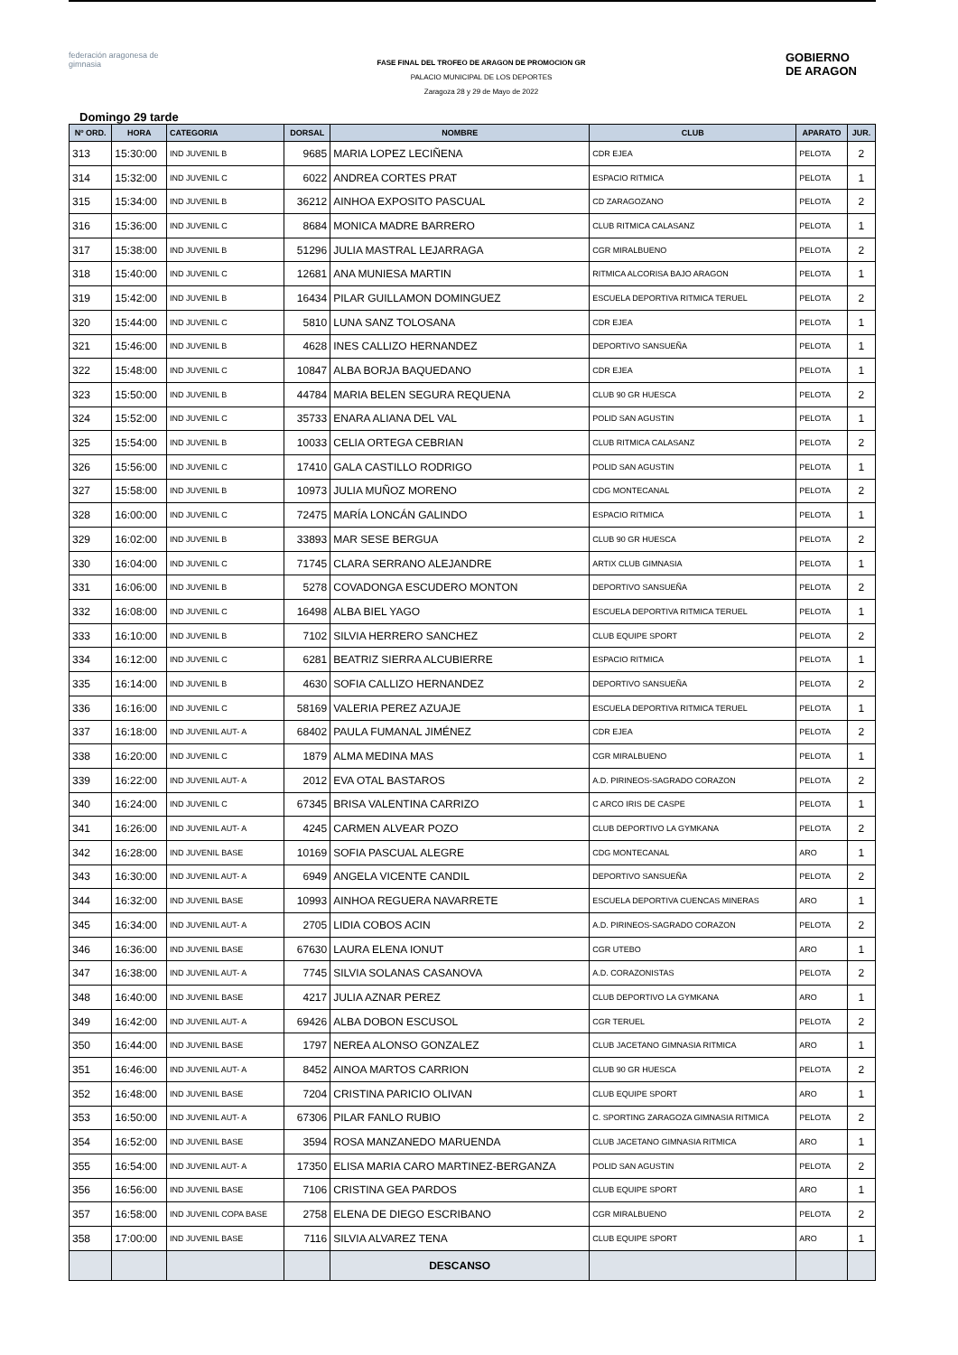federación aragonesa de gimnasia
FASE FINAL DEL TROFEO DE ARAGON DE PROMOCION GR
PALACIO MUNICIPAL DE LOS DEPORTES
Zaragoza 28 y 29 de Mayo de 2022
GOBIERNO
DE ARAGON
Domingo 29 tarde
| Nº ORD. | HORA | CATEGORIA | DORSAL | NOMBRE | CLUB | APARATO | JUR. |
| --- | --- | --- | --- | --- | --- | --- | --- |
| 313 | 15:30:00 | IND JUVENIL B | 9685 | MARIA LOPEZ LECIÑENA | CDR EJEA | PELOTA | 2 |
| 314 | 15:32:00 | IND JUVENIL C | 6022 | ANDREA CORTES PRAT | ESPACIO RITMICA | PELOTA | 1 |
| 315 | 15:34:00 | IND JUVENIL B | 36212 | AINHOA EXPOSITO PASCUAL | CD ZARAGOZANO | PELOTA | 2 |
| 316 | 15:36:00 | IND JUVENIL C | 8684 | MONICA MADRE BARRERO | CLUB RITMICA CALASANZ | PELOTA | 1 |
| 317 | 15:38:00 | IND JUVENIL B | 51296 | JULIA MASTRAL LEJARRAGA | CGR MIRALBUENO | PELOTA | 2 |
| 318 | 15:40:00 | IND JUVENIL C | 12681 | ANA MUNIESA MARTIN | RITMICA ALCORISA BAJO ARAGON | PELOTA | 1 |
| 319 | 15:42:00 | IND JUVENIL B | 16434 | PILAR GUILLAMON DOMINGUEZ | ESCUELA DEPORTIVA RITMICA TERUEL | PELOTA | 2 |
| 320 | 15:44:00 | IND JUVENIL C | 5810 | LUNA SANZ TOLOSANA | CDR EJEA | PELOTA | 1 |
| 321 | 15:46:00 | IND JUVENIL B | 4628 | INES CALLIZO HERNANDEZ | DEPORTIVO SANSUEÑA | PELOTA | 1 |
| 322 | 15:48:00 | IND JUVENIL C | 10847 | ALBA BORJA BAQUEDANO | CDR EJEA | PELOTA | 1 |
| 323 | 15:50:00 | IND JUVENIL B | 44784 | MARIA BELEN SEGURA REQUENA | CLUB 90 GR HUESCA | PELOTA | 2 |
| 324 | 15:52:00 | IND JUVENIL C | 35733 | ENARA ALIANA DEL VAL | POLID SAN AGUSTIN | PELOTA | 1 |
| 325 | 15:54:00 | IND JUVENIL B | 10033 | CELIA ORTEGA CEBRIAN | CLUB RITMICA CALASANZ | PELOTA | 2 |
| 326 | 15:56:00 | IND JUVENIL C | 17410 | GALA CASTILLO RODRIGO | POLID SAN AGUSTIN | PELOTA | 1 |
| 327 | 15:58:00 | IND JUVENIL B | 10973 | JULIA MUÑOZ MORENO | CDG MONTECANAL | PELOTA | 2 |
| 328 | 16:00:00 | IND JUVENIL C | 72475 | MARÍA LONCÁN GALINDO | ESPACIO RITMICA | PELOTA | 1 |
| 329 | 16:02:00 | IND JUVENIL B | 33893 | MAR SESE BERGUA | CLUB 90 GR HUESCA | PELOTA | 2 |
| 330 | 16:04:00 | IND JUVENIL C | 71745 | CLARA SERRANO ALEJANDRE | ARTIX CLUB GIMNASIA | PELOTA | 1 |
| 331 | 16:06:00 | IND JUVENIL B | 5278 | COVADONGA ESCUDERO MONTON | DEPORTIVO SANSUEÑA | PELOTA | 2 |
| 332 | 16:08:00 | IND JUVENIL C | 16498 | ALBA BIEL YAGO | ESCUELA DEPORTIVA RITMICA TERUEL | PELOTA | 1 |
| 333 | 16:10:00 | IND JUVENIL B | 7102 | SILVIA HERRERO SANCHEZ | CLUB EQUIPE SPORT | PELOTA | 2 |
| 334 | 16:12:00 | IND JUVENIL C | 6281 | BEATRIZ SIERRA ALCUBIERRE | ESPACIO RITMICA | PELOTA | 1 |
| 335 | 16:14:00 | IND JUVENIL B | 4630 | SOFIA CALLIZO HERNANDEZ | DEPORTIVO SANSUEÑA | PELOTA | 2 |
| 336 | 16:16:00 | IND JUVENIL C | 58169 | VALERIA PEREZ AZUAJE | ESCUELA DEPORTIVA RITMICA TERUEL | PELOTA | 1 |
| 337 | 16:18:00 | IND JUVENIL AUT- A | 68402 | PAULA FUMANAL JIMÉNEZ | CDR EJEA | PELOTA | 2 |
| 338 | 16:20:00 | IND JUVENIL C | 1879 | ALMA MEDINA MAS | CGR MIRALBUENO | PELOTA | 1 |
| 339 | 16:22:00 | IND JUVENIL AUT- A | 2012 | EVA OTAL BASTAROS | A.D. PIRINEOS-SAGRADO CORAZON | PELOTA | 2 |
| 340 | 16:24:00 | IND JUVENIL C | 67345 | BRISA VALENTINA CARRIZO | C ARCO IRIS DE CASPE | PELOTA | 1 |
| 341 | 16:26:00 | IND JUVENIL AUT- A | 4245 | CARMEN ALVEAR POZO | CLUB DEPORTIVO LA GYMKANA | PELOTA | 2 |
| 342 | 16:28:00 | IND JUVENIL BASE | 10169 | SOFIA PASCUAL ALEGRE | CDG MONTECANAL | ARO | 1 |
| 343 | 16:30:00 | IND JUVENIL AUT- A | 6949 | ANGELA VICENTE CANDIL | DEPORTIVO SANSUEÑA | PELOTA | 2 |
| 344 | 16:32:00 | IND JUVENIL BASE | 10993 | AINHOA REGUERA NAVARRETE | ESCUELA DEPORTIVA CUENCAS MINERAS | ARO | 1 |
| 345 | 16:34:00 | IND JUVENIL AUT- A | 2705 | LIDIA COBOS ACIN | A.D. PIRINEOS-SAGRADO CORAZON | PELOTA | 2 |
| 346 | 16:36:00 | IND JUVENIL BASE | 67630 | LAURA ELENA IONUT | CGR UTEBO | ARO | 1 |
| 347 | 16:38:00 | IND JUVENIL AUT- A | 7745 | SILVIA SOLANAS CASANOVA | A.D. CORAZONISTAS | PELOTA | 2 |
| 348 | 16:40:00 | IND JUVENIL BASE | 4217 | JULIA AZNAR PEREZ | CLUB DEPORTIVO LA GYMKANA | ARO | 1 |
| 349 | 16:42:00 | IND JUVENIL AUT- A | 69426 | ALBA DOBON ESCUSOL | CGR TERUEL | PELOTA | 2 |
| 350 | 16:44:00 | IND JUVENIL BASE | 1797 | NEREA ALONSO GONZALEZ | CLUB JACETANO GIMNASIA RITMICA | ARO | 1 |
| 351 | 16:46:00 | IND JUVENIL AUT- A | 8452 | AINOA MARTOS CARRION | CLUB 90 GR HUESCA | PELOTA | 2 |
| 352 | 16:48:00 | IND JUVENIL BASE | 7204 | CRISTINA PARICIO OLIVAN | CLUB EQUIPE SPORT | ARO | 1 |
| 353 | 16:50:00 | IND JUVENIL AUT- A | 67306 | PILAR FANLO RUBIO | C. SPORTING ZARAGOZA GIMNASIA RITMICA | PELOTA | 2 |
| 354 | 16:52:00 | IND JUVENIL BASE | 3594 | ROSA MANZANEDO MARUENDA | CLUB JACETANO GIMNASIA RITMICA | ARO | 1 |
| 355 | 16:54:00 | IND JUVENIL AUT- A | 17350 | ELISA MARIA CARO MARTINEZ-BERGANZA | POLID SAN AGUSTIN | PELOTA | 2 |
| 356 | 16:56:00 | IND JUVENIL BASE | 7106 | CRISTINA GEA PARDOS | CLUB EQUIPE SPORT | ARO | 1 |
| 357 | 16:58:00 | IND JUVENIL COPA BASE | 2758 | ELENA DE DIEGO ESCRIBANO | CGR MIRALBUENO | PELOTA | 2 |
| 358 | 17:00:00 | IND JUVENIL BASE | 7116 | SILVIA ALVAREZ TENA | CLUB EQUIPE SPORT | ARO | 1 |
| | | | | DESCANSO | | | |